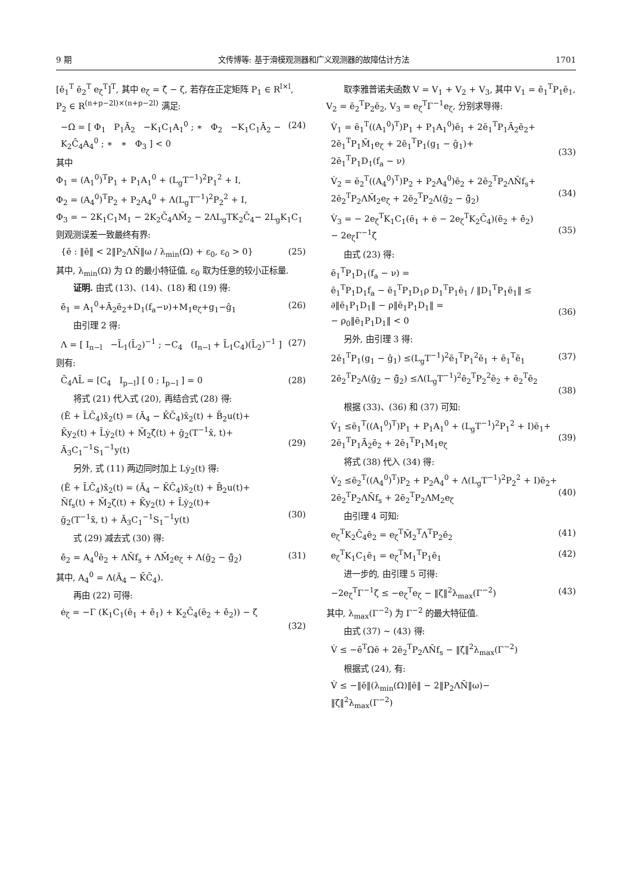9 期 文传博等: 基于滑模观测器和广义观测器的故障估计方法 1701
[ē<sub>1</sub><sup>T</sup> ē<sub>2</sub><sup>T</sup> e<sub>ζ</sub><sup>T</sup>]<sup>T</sup>, 其中 e<sub>ζ</sub> = ζ̂ − ζ, 若存在正定矩阵 P<sub>1</sub> ∈ R<sup>l×l</sup>, P<sub>2</sub> ∈ R<sup>(n+p−2l)×(n+p−2l)</sup> 满足:
−Ω = [ Φ<sub>1</sub> P<sub>1</sub>Ā<sub>2</sub> −K<sub>1</sub>C<sub>1</sub>A<sub>1</sub><sup>0</sup> ; ∗ Φ<sub>2</sub> −K<sub>1</sub>C<sub>1</sub>Ā<sub>2</sub> − K<sub>2</sub>C̄<sub>4</sub>A<sub>4</sub><sup>0</sup> ; ∗ ∗ Φ<sub>3</sub> ] < 0 (24)
其中
Φ<sub>1</sub> = (A<sub>1</sub><sup>0</sup>)<sup>T</sup>P<sub>1</sub> + P<sub>1</sub>A<sub>1</sub><sup>0</sup> + (L<sub>g</sub>T<sup>−1</sup>)<sup>2</sup>P<sub>1</sub><sup>2</sup> + I,
Φ<sub>2</sub> = (A<sub>4</sub><sup>0</sup>)<sup>T</sup>P<sub>2</sub> + P<sub>2</sub>A<sub>4</sub><sup>0</sup> + Λ(L<sub>g</sub>T<sup>−1</sup>)<sup>2</sup>P<sub>2</sub><sup>2</sup> + I,
Φ<sub>3</sub> = − 2K<sub>1</sub>C<sub>1</sub>M<sub>1</sub> − 2K<sub>2</sub>C̄<sub>4</sub>ΛM̄<sub>2</sub> − 2ΛL<sub>g</sub>TK<sub>2</sub>C̄<sub>4</sub>− 2L<sub>g</sub>K<sub>1</sub>C<sub>1</sub>
则观测误差一致最终有界:
{ē : ‖ē‖ < 2‖P<sub>2</sub>ΛN̄‖ω / λ<sub>min</sub>(Ω) + ε<sub>0</sub>, ε<sub>0</sub> > 0} (25)
其中, λ<sub>min</sub>(Ω) 为 Ω 的最小特征值, ε<sub>0</sub> 取为任意的较小正标量.
证明. 由式 (13)、(14)、(18) 和 (19) 得:
ē̇<sub>1</sub> = A<sub>1</sub><sup>0</sup>+Ā<sub>2</sub>ē<sub>2</sub>+D<sub>1</sub>(f<sub>a</sub>−ν)+M<sub>1</sub>e<sub>ζ</sub>+g<sub>1</sub>−ĝ<sub>1</sub> (26)
由引理 2 得:
Λ = [ I<sub>n−l</sub> −L̄<sub>1</sub>(L̄<sub>2</sub>)<sup>−1</sup> ; −C<sub>4</sub> (I<sub>n−l</sub> + L̄<sub>1</sub>C<sub>4</sub>)(L̄<sub>2</sub>)<sup>−1</sup> ] (27)
则有:
C̄<sub>4</sub>ΛL̄ = [C<sub>4</sub> I<sub>p−l</sub>] [ 0 ; I<sub>p−l</sub> ] = 0 (28)
将式 (21) 代入式 (20), 再结合式 (28) 得:
(Ē + L̄C̄<sub>4</sub>)x̂̇<sub>2</sub>(t) = (Ā<sub>4</sub> − K̄C̄<sub>4</sub>)x̂<sub>2</sub>(t) + B̄<sub>2</sub>u(t)+
K̄y<sub>2</sub>(t) + L̄ẏ<sub>2</sub>(t) + M̄<sub>2</sub>ζ̂(t) + ḡ<sub>2</sub>(T<sup>−1</sup>x̂, t)+
Ā<sub>3</sub>C<sub>1</sub><sup>−1</sup>S<sub>1</sub><sup>−1</sup>y(t)
(29)
另外, 式 (11) 两边同时加上 Lẏ<sub>2</sub>(t) 得:
(Ē + L̄C̄<sub>4</sub>)x̄̇<sub>2</sub>(t) = (Ā<sub>4</sub> − K̄C̄<sub>4</sub>)x̄<sub>2</sub>(t) + B̄<sub>2</sub>u(t)+
N̄f<sub>s</sub>(t) + M̄<sub>2</sub>ζ(t) + K̄y<sub>2</sub>(t) + L̄ẏ<sub>2</sub>(t)+
ḡ<sub>2</sub>(T<sup>−1</sup>x̃, t) + Ā<sub>3</sub>C<sub>1</sub><sup>−1</sup>S<sub>1</sub><sup>−1</sup>y(t)
(30)
式 (29) 减去式 (30) 得:
ē̇<sub>2</sub> = A<sub>4</sub><sup>0</sup>ē<sub>2</sub> + ΛN̄f<sub>s</sub> + ΛM̄<sub>2</sub>e<sub>ζ</sub> + Λ(ḡ<sub>2</sub> − ĝ̄<sub>2</sub>) (31)
其中, A<sub>4</sub><sup>0</sup> = Λ(Ā<sub>4</sub> − K̄C̄<sub>4</sub>).
再由 (22) 可得:
ė<sub>ζ</sub> = −Γ (K<sub>1</sub>C<sub>1</sub>(ē<sub>1</sub> + ē̇<sub>1</sub>) + K<sub>2</sub>C̄<sub>4</sub>(ē<sub>2</sub> + ē̇<sub>2</sub>)) − ζ̇
(32)
取李雅普诺夫函数 V = V<sub>1</sub> + V<sub>2</sub> + V<sub>3</sub>, 其中 V<sub>1</sub> = ē<sub>1</sub><sup>T</sup>P<sub>1</sub>ē<sub>1</sub>, V<sub>2</sub> = ē<sub>2</sub><sup>T</sup>P<sub>2</sub>ē<sub>2</sub>, V<sub>3</sub> = e<sub>ζ</sub><sup>T</sup>Γ<sup>−1</sup>e<sub>ζ</sub>, 分别求导得:
V̇<sub>1</sub> = ē<sub>1</sub><sup>T</sup>((A<sub>1</sub><sup>0</sup>)<sup>T</sup>)P<sub>1</sub> + P<sub>1</sub>A<sub>1</sub><sup>0</sup>)ē<sub>1</sub> + 2ē<sub>1</sub><sup>T</sup>P<sub>1</sub>Ā<sub>2</sub>ē<sub>2</sub>+
2ē<sub>1</sub><sup>T</sup>P<sub>1</sub>M̄<sub>1</sub>e<sub>ζ</sub> + 2ē<sub>1</sub><sup>T</sup>P<sub>1</sub>(g<sub>1</sub> − ĝ<sub>1</sub>)+
2ē<sub>1</sub><sup>T</sup>P<sub>1</sub>D<sub>1</sub>(f<sub>a</sub> − ν)
(33)
V̇<sub>2</sub> = ē<sub>2</sub><sup>T</sup>((A<sub>4</sub><sup>0</sup>)<sup>T</sup>)P<sub>2</sub> + P<sub>2</sub>A<sub>4</sub><sup>0</sup>)ē<sub>2</sub> + 2ē<sub>2</sub><sup>T</sup>P<sub>2</sub>ΛN̄f<sub>s</sub>+
2ē<sub>2</sub><sup>T</sup>P<sub>2</sub>ΛM̄<sub>2</sub>e<sub>ζ</sub> + 2ē<sub>2</sub><sup>T</sup>P<sub>2</sub>Λ(ḡ<sub>2</sub> − ĝ̄<sub>2</sub>)
(34)
V̇<sub>3</sub> = − 2e<sub>ζ</sub><sup>T</sup>K<sub>1</sub>C<sub>1</sub>(ē<sub>1</sub> + ė − 2e<sub>ζ</sub><sup>T</sup>K<sub>2</sub>C̄<sub>4</sub>)(ē<sub>2</sub> + ē̇<sub>2</sub>)
− 2e<sub>ζ</sub>Γ<sup>−1</sup>ζ̇
(35)
由式 (23) 得:
ē<sub>1</sub><sup>T</sup>P<sub>1</sub>D<sub>1</sub>(f<sub>a</sub> − ν) =
ē<sub>1</sub><sup>T</sup>P<sub>1</sub>D<sub>1</sub>f<sub>a</sub> − ē<sub>1</sub><sup>T</sup>P<sub>1</sub>D<sub>1</sub>ρ D<sub>1</sub><sup>T</sup>P<sub>1</sub>ē<sub>1</sub> / ‖D<sub>1</sub><sup>T</sup>P<sub>1</sub>ē<sub>1</sub>‖ ≤
∂‖ē<sub>1</sub>P<sub>1</sub>D<sub>1</sub>‖ − ρ‖ē<sub>1</sub>P<sub>1</sub>D<sub>1</sub>‖ =
− ρ<sub>0</sub>‖ē<sub>1</sub>P<sub>1</sub>D<sub>1</sub>‖ < 0
(36)
另外, 由引理 3 得:
2ē<sub>1</sub><sup>T</sup>P<sub>1</sub>(g<sub>1</sub> − ĝ<sub>1</sub>) ≤(L<sub>g</sub>T<sup>−1</sup>)<sup>2</sup>ē<sub>1</sub><sup>T</sup>P<sub>1</sub><sup>2</sup>ē<sub>1</sub> + ē<sub>1</sub><sup>T</sup>ē<sub>1</sub> (37)
2ē<sub>2</sub><sup>T</sup>P<sub>2</sub>Λ(ḡ<sub>2</sub> − ĝ̄<sub>2</sub>) ≤Λ(L<sub>g</sub>T<sup>−1</sup>)<sup>2</sup>ē<sub>2</sub><sup>T</sup>P<sub>2</sub><sup>2</sup>ē<sub>2</sub> + ē<sub>2</sub><sup>T</sup>ē<sub>2</sub>
(38)
根据 (33)、(36) 和 (37) 可知:
V̇<sub>1</sub> ≤ē<sub>1</sub><sup>T</sup>((A<sub>1</sub><sup>0</sup>)<sup>T</sup>)P<sub>1</sub> + P<sub>1</sub>A<sub>1</sub><sup>0</sup> + (L<sub>g</sub>T<sup>−1</sup>)<sup>2</sup>P<sub>1</sub><sup>2</sup> + I)ē<sub>1</sub>+
2ē<sub>1</sub><sup>T</sup>P<sub>1</sub>Ā<sub>2</sub>ē<sub>2</sub> + 2ē<sub>1</sub><sup>T</sup>P<sub>1</sub>M<sub>1</sub>e<sub>ζ</sub>
(39)
将式 (38) 代入 (34) 得:
V̇<sub>2</sub> ≤ē<sub>2</sub><sup>T</sup>((A<sub>4</sub><sup>0</sup>)<sup>T</sup>)P<sub>2</sub> + P<sub>2</sub>A<sub>4</sub><sup>0</sup> + Λ(L<sub>g</sub>T<sup>−1</sup>)<sup>2</sup>P<sub>2</sub><sup>2</sup> + I)ē<sub>2</sub>+
2ē<sub>2</sub><sup>T</sup>P<sub>2</sub>ΛN̄f<sub>s</sub> + 2ē<sub>2</sub><sup>T</sup>P<sub>2</sub>ΛM<sub>2</sub>e<sub>ζ</sub>
(40)
由引理 4 可知:
e<sub>ζ</sub><sup>T</sup>K<sub>2</sub>C̄<sub>4</sub>ē<sub>2</sub> = e<sub>ζ</sub><sup>T</sup>M̄<sub>2</sub><sup>T</sup>Λ<sup>T</sup>P<sub>2</sub>ē<sub>2</sub> (41)
e<sub>ζ</sub><sup>T</sup>K<sub>1</sub>C<sub>1</sub>ē<sub>1</sub> = e<sub>ζ</sub><sup>T</sup>M<sub>1</sub><sup>T</sup>P<sub>1</sub>ē<sub>1</sub> (42)
进一步的, 由引理 5 可得:
−2e<sub>ζ</sub><sup>T</sup>Γ<sup>−1</sup>ζ̇ ≤ −e<sub>ζ</sub><sup>T</sup>e<sub>ζ</sub> − ‖ζ̇‖<sup>2</sup>λ<sub>max</sub>(Γ<sup>−2</sup>) (43)
其中, λ<sub>max</sub>(Γ<sup>−2</sup>) 为 Γ<sup>−2</sup> 的最大特征值.
由式 (37) ∼ (43) 得:
V̇ ≤ −ē<sup>T</sup>Ωē + 2ē<sub>2</sub><sup>T</sup>P<sub>2</sub>ΛN̄f<sub>s</sub> − ‖ζ̇‖<sup>2</sup>λ<sub>max</sub>(Γ<sup>−2</sup>)
根据式 (24), 有:
V̇ ≤ −‖ē‖(λ<sub>min</sub>(Ω)‖ē‖ − 2‖P<sub>2</sub>ΛN̄‖ω)−
‖ζ̇‖<sup>2</sup>λ<sub>max</sub>(Γ<sup>−2</sup>)